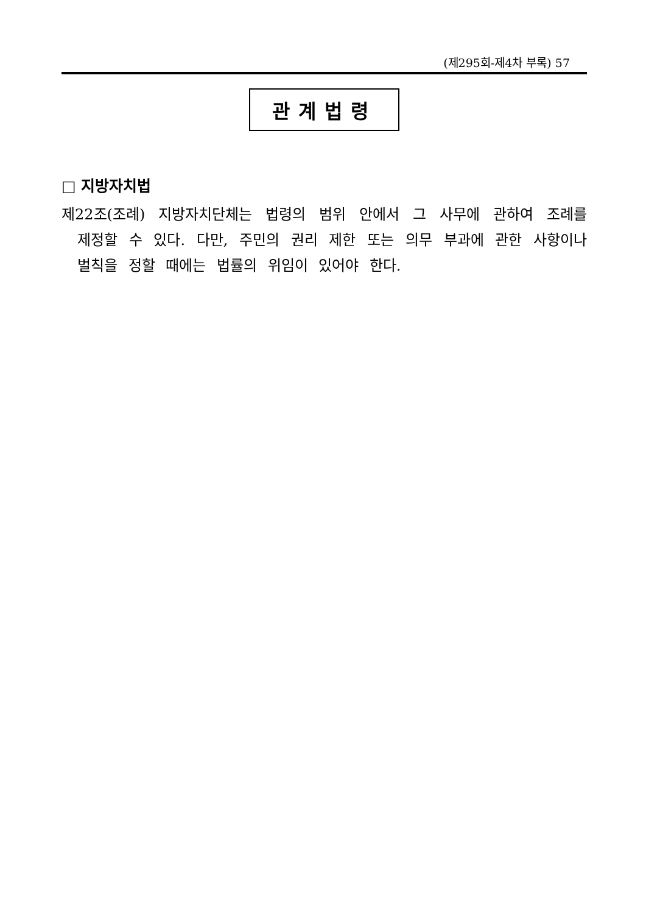(제295회-제4차 부록) 57
관계법령
□ 지방자치법
제22조(조례) 지방자치단체는 법령의 범위 안에서 그 사무에 관하여 조례를 제정할 수 있다. 다만, 주민의 권리 제한 또는 의무 부과에 관한 사항이나 벌칙을 정할 때에는 법률의 위임이 있어야 한다.